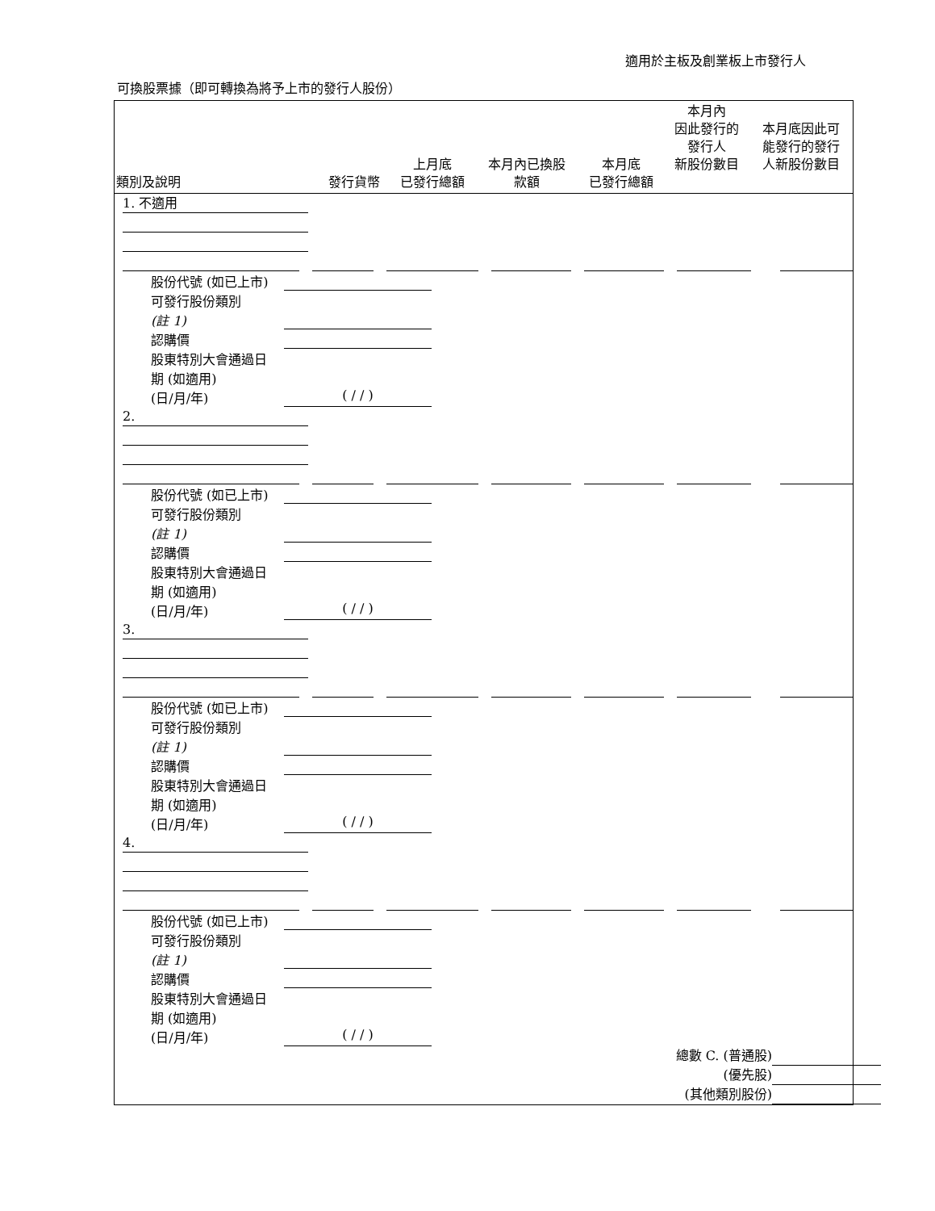適用於主板及創業板上市發行人
可換股票據（即可轉換為將予上市的發行人股份）
| 類別及說明 | 發行貨幣 | 上月底 已發行總額 | 本月內已換股 款額 | 本月底 已發行總額 | 本月內 因此發行的 發行人 新股份數目 | 本月底因此可 能發行的發行 人新股份數目 |
| --- | --- | --- | --- | --- | --- | --- |
1. 不適用
股份代號 (如已上市)
可發行股份類別
(註 1)
認購價
股東特別大會通過日
期 (如適用)
(日/月/年) ( / / )
2.
股份代號 (如已上市)
可發行股份類別
(註 1)
認購價
股東特別大會通過日
期 (如適用)
(日/月/年) ( / / )
3.
股份代號 (如已上市)
可發行股份類別
(註 1)
認購價
股東特別大會通過日
期 (如適用)
(日/月/年) ( / / )
4.
股份代號 (如已上市)
可發行股份類別
(註 1)
認購價
股東特別大會通過日
期 (如適用)
(日/月/年) ( / / )
總數 C. (普通股)
(優先股)
(其他類別股份)